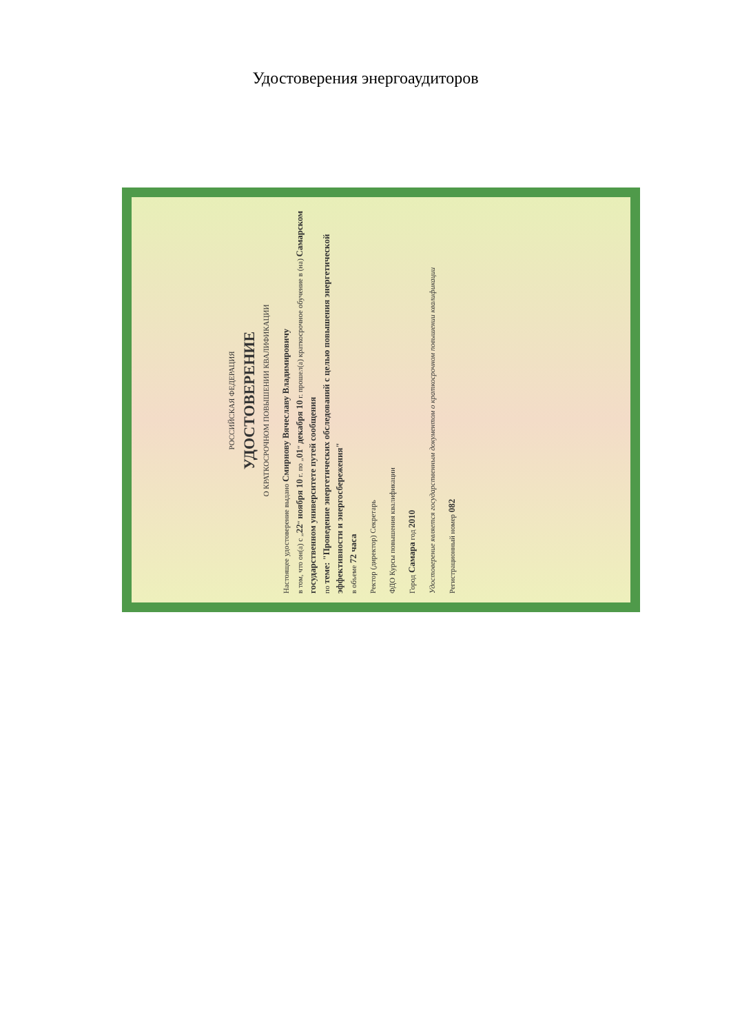Удостоверения энергоаудиторов
РОССИЙСКАЯ ФЕДЕРАЦИЯ
УДОСТОВЕРЕНИЕ
О КРАТКОСРОЧНОМ ПОВЫШЕНИИ КВАЛИФИКАЦИИ
Настоящее удостоверение выдано Смирнову Вячеславу Владимировичу
в том, что он(а) с „22“ ноября 10 г. по „01“ декабря 10 г. прошел(а) краткосрочное обучение в (на) Самарском государственном университете путей сообщения
по теме: "Проведение энергетических обследований с целью повышения энергетической эффективности и энергосбережения"
в объеме 72 часа
Ректор (директор) Секретарь
ФДО Курсы повышения квалификации
Город Самара год 2010
Удостоверение является государственным документом о краткосрочном повышении квалификации
Регистрационный номер 082